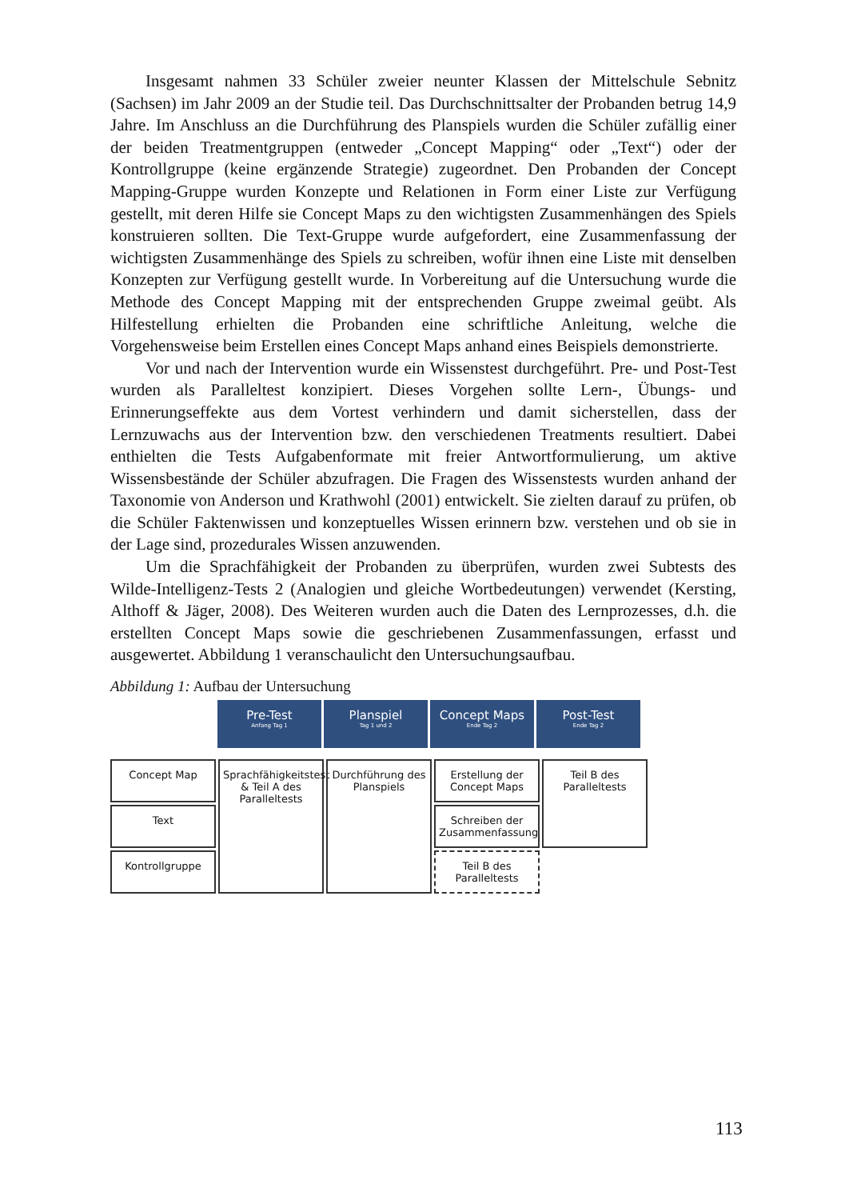Insgesamt nahmen 33 Schüler zweier neunter Klassen der Mittelschule Sebnitz (Sachsen) im Jahr 2009 an der Studie teil. Das Durchschnittsalter der Probanden betrug 14,9 Jahre. Im Anschluss an die Durchführung des Planspiels wurden die Schüler zufällig einer der beiden Treatmentgruppen (entweder „Concept Mapping“ oder „Text“) oder der Kontrollgruppe (keine ergänzende Strategie) zugeordnet. Den Probanden der Concept Mapping-Gruppe wurden Konzepte und Relationen in Form einer Liste zur Verfügung gestellt, mit deren Hilfe sie Concept Maps zu den wichtigsten Zusammenhängen des Spiels konstruieren sollten. Die Text-Gruppe wurde aufgefordert, eine Zusammenfassung der wichtigsten Zusammenhänge des Spiels zu schreiben, wofür ihnen eine Liste mit denselben Konzepten zur Verfügung gestellt wurde. In Vorbereitung auf die Untersuchung wurde die Methode des Concept Mapping mit der entsprechenden Gruppe zweimal geübt. Als Hilfestellung erhielten die Probanden eine schriftliche Anleitung, welche die Vorgehensweise beim Erstellen eines Concept Maps anhand eines Beispiels demonstrierte.
Vor und nach der Intervention wurde ein Wissenstest durchgeführt. Pre- und Post-Test wurden als Paralleltest konzipiert. Dieses Vorgehen sollte Lern-, Übungs- und Erinnerungseffekte aus dem Vortest verhindern und damit sicherstellen, dass der Lernzuwachs aus der Intervention bzw. den verschiedenen Treatments resultiert. Dabei enthielten die Tests Aufgabenformate mit freier Antwortformulierung, um aktive Wissensbestände der Schüler abzufragen. Die Fragen des Wissenstests wurden anhand der Taxonomie von Anderson und Krathwohl (2001) entwickelt. Sie zielten darauf zu prüfen, ob die Schüler Faktenwissen und konzeptuelles Wissen erinnern bzw. verstehen und ob sie in der Lage sind, prozedurales Wissen anzuwenden.
Um die Sprachfähigkeit der Probanden zu überprüfen, wurden zwei Subtests des Wilde-Intelligenz-Tests 2 (Analogien und gleiche Wortbedeutungen) verwendet (Kersting, Althoff & Jäger, 2008). Des Weiteren wurden auch die Daten des Lernprozesses, d.h. die erstellten Concept Maps sowie die geschriebenen Zusammenfassungen, erfasst und ausgewertet. Abbildung 1 veranschaulicht den Untersuchungsaufbau.
Abbildung 1: Aufbau der Untersuchung
Pre-Test
Anfang Tag 1
Planspiel
Tag 1 und 2
Concept Maps
Ende Tag 2
Post-Test
Ende Tag 2
Concept Map
Sprachfähigkeitstest & Teil A des Paralleltests
Durchführung des Planspiels
Erstellung der Concept Maps
Teil B des Paralleltests
Text
Schreiben der Zusammenfassung
Kontrollgruppe
Teil B des Paralleltests
113